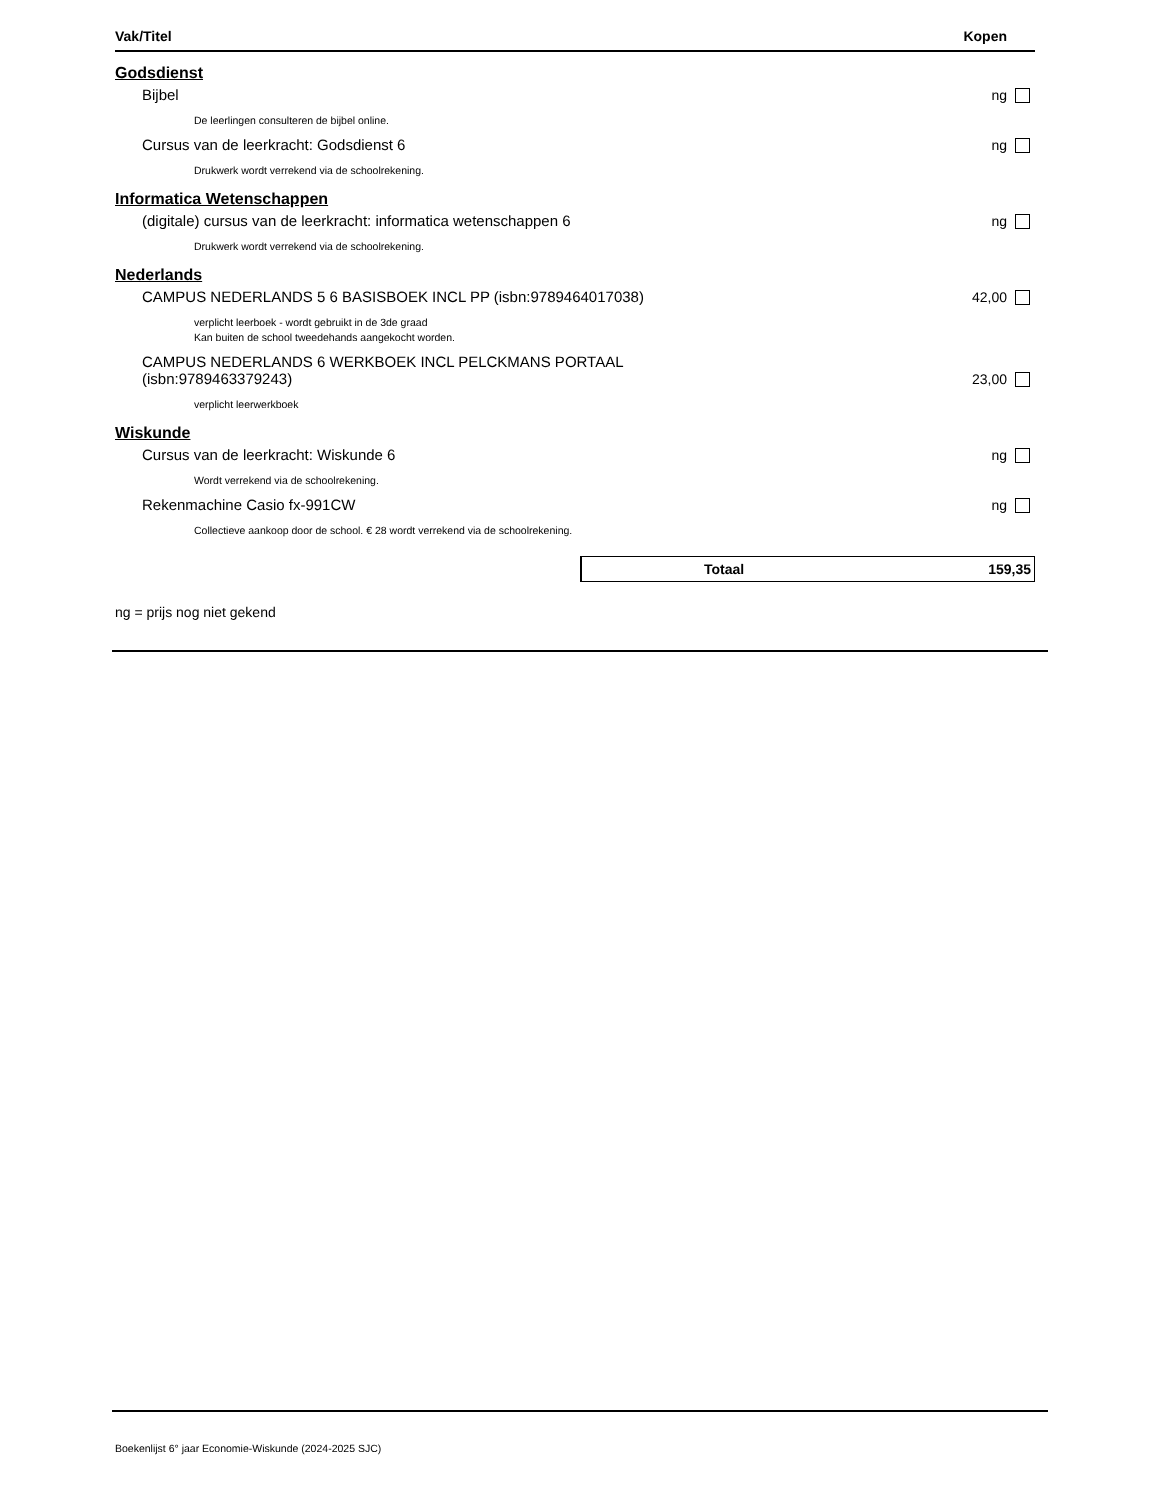Vak/Titel Kopen
Godsdienst
Bijbel ng
De leerlingen consulteren de bijbel online.
Cursus van de leerkracht: Godsdienst 6 ng
Drukwerk wordt verrekend via de schoolrekening.
Informatica Wetenschappen
(digitale) cursus van de leerkracht: informatica wetenschappen 6 ng
Drukwerk wordt verrekend via de schoolrekening.
Nederlands
CAMPUS NEDERLANDS 5 6 BASISBOEK INCL PP (isbn:9789464017038) 42,00
verplicht leerboek - wordt gebruikt in de 3de graad
Kan buiten de school tweedehands aangekocht worden.
CAMPUS NEDERLANDS 6 WERKBOEK INCL PELCKMANS PORTAAL (isbn:9789463379243) 23,00
verplicht leerwerkboek
Wiskunde
Cursus van de leerkracht: Wiskunde 6 ng
Wordt verrekend via de schoolrekening.
Rekenmachine Casio fx-991CW ng
Collectieve aankoop door de school. € 28 wordt verrekend via de schoolrekening.
Totaal 159,35
ng = prijs nog niet gekend
Boekenlijst 6° jaar Economie-Wiskunde (2024-2025 SJC)